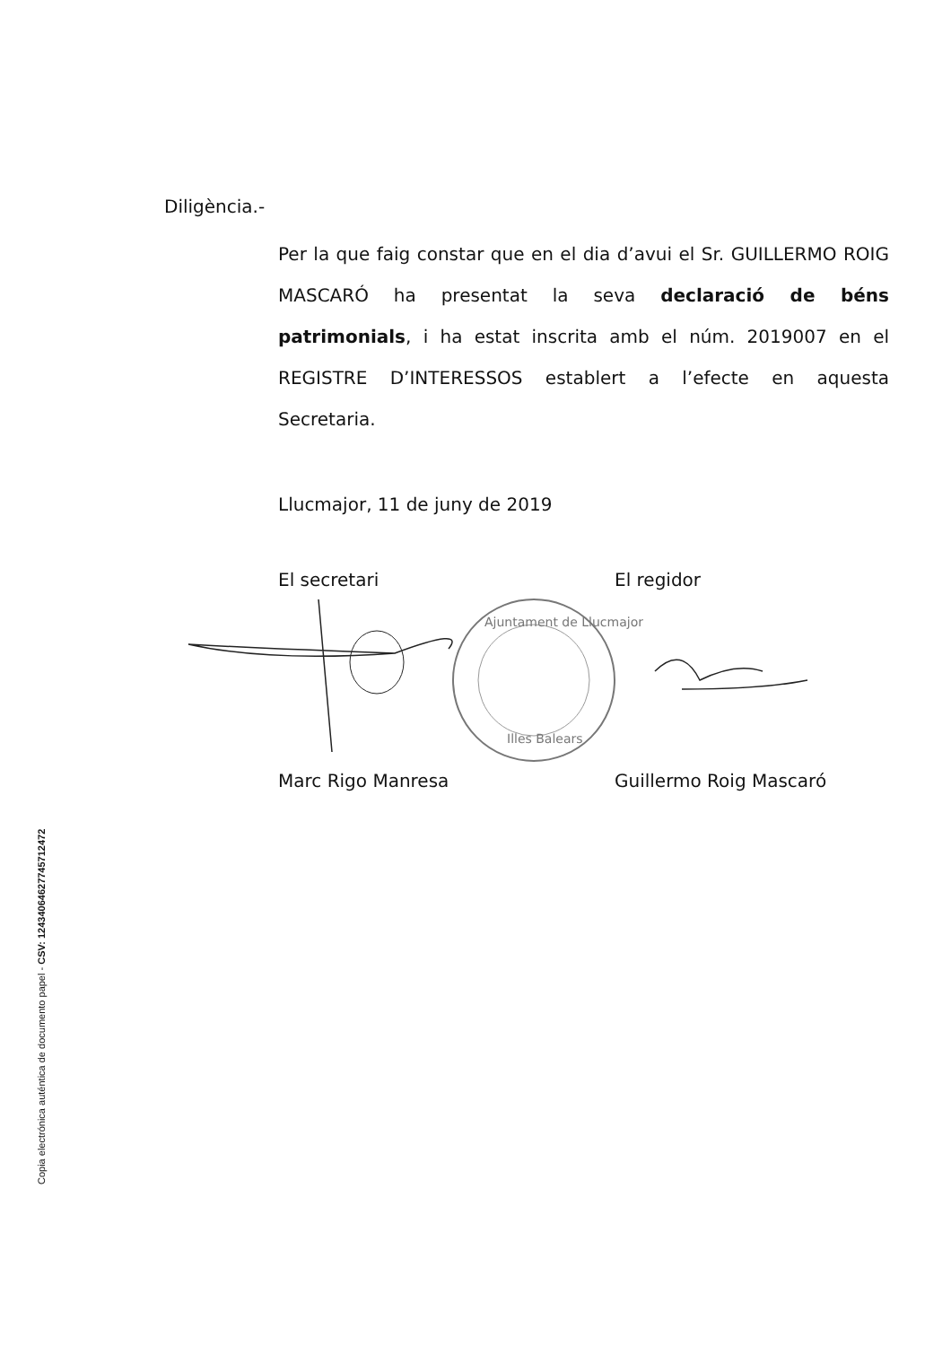Copia electrónica auténtica de documento papel - CSV: 12434064627745712472
Diligència.-
Per la que faig constar que en el dia d’avui el Sr. GUILLERMO ROIG MASCARÓ ha presentat la seva declaració de béns patrimonials, i ha estat inscrita amb el núm. 2019007 en el REGISTRE D’INTERESSOS establert a l’efecte en aquesta Secretaria.
Llucmajor, 11 de juny de 2019
El secretari El regidor
Ajuntament de Llucmajor
Illes Balears
Marc Rigo Manresa Guillermo Roig Mascaró